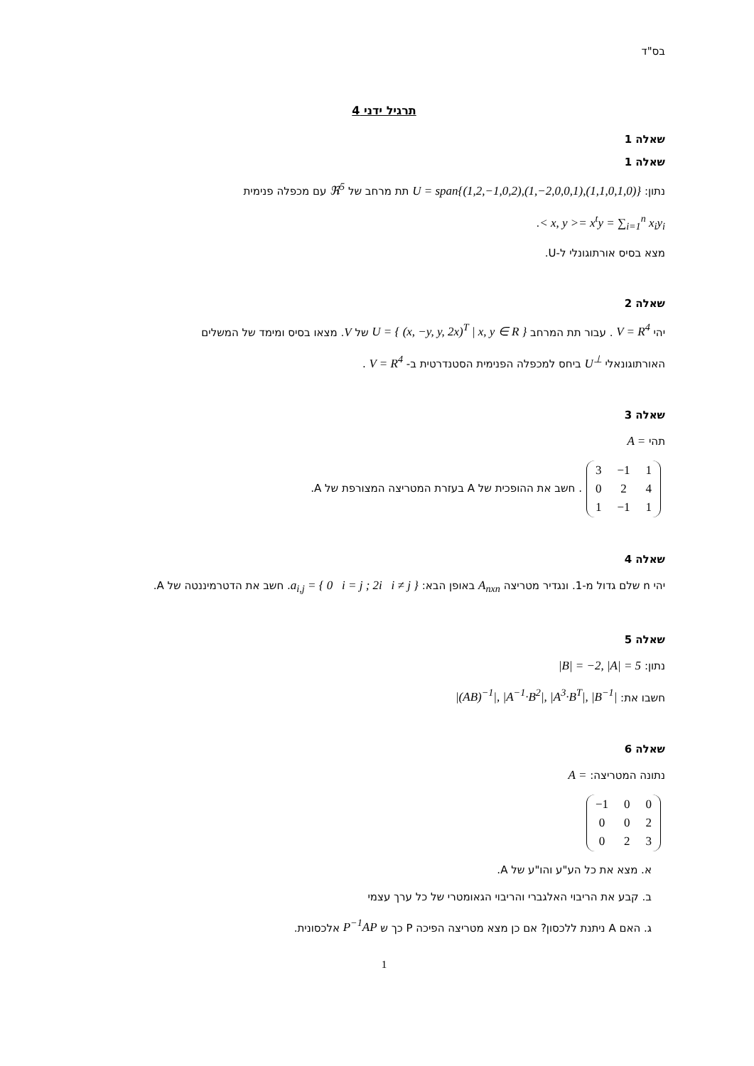בס"ד
תרגיל ידני 4
שאלה 1
שאלה 1
נתון: U = span{(1,2,−1,0,2),(1,−2,0,0,1),(1,1,0,1,0)} תת מרחב של ℜ<sup>5</sup> עם מכפלה פנימית
< x, y >= x<sup>t</sup>y = ∑<sub>i=1</sub><sup>n</sup> x<sub>i</sub>y<sub>i</sub>.
מצא בסיס אורתוגונלי ל-U.
שאלה 2
יהי V = R<sup>4</sup> . עבור תת המרחב U = { (x, −y, y, 2x)<sup>T</sup> | x, y ∈ R } של V. מצאו בסיס ומימד של המשלים
האורתוגונאלי U<sup>⊥</sup> ביחס למכפלה הפנימית הסטנדרטית ב- V = R<sup>4</sup> .
שאלה 3
תהי A =
| 3 | −1 | 1 |
| 0 | 2 | 4 |
| 1 | −1 | 1 |
. חשב את ההופכית של A בעזרת המטריצה המצורפת של A.
שאלה 4
יהי n שלם גדול מ-1. ונגדיר מטריצה A<sub>nxn</sub> באופן הבא: a<sub>i,j</sub> = { 0 i = j ; 2i i ≠ j }. חשב את הדטרמיננטה של A.
שאלה 5
נתון: |B| = −2, |A| = 5
חשבו את: |(AB)<sup>−1</sup>|, |A<sup>−1</sup>·B<sup>2</sup>|, |A<sup>3</sup>·B<sup>T</sup>|, |B<sup>−1</sup>|
שאלה 6
נתונה המטריצה: A =
| −1 | 0 | 0 |
| 0 | 0 | 2 |
| 0 | 2 | 3 |
א. מצא את כל הע"ע והו"ע של A.
ב. קבע את הריבוי האלגברי והריבוי הגאומטרי של כל ערך עצמי
ג. האם A ניתנת ללכסון? אם כן מצא מטריצה הפיכה P כך ש P<sup>−1</sup>AP אלכסונית.
1